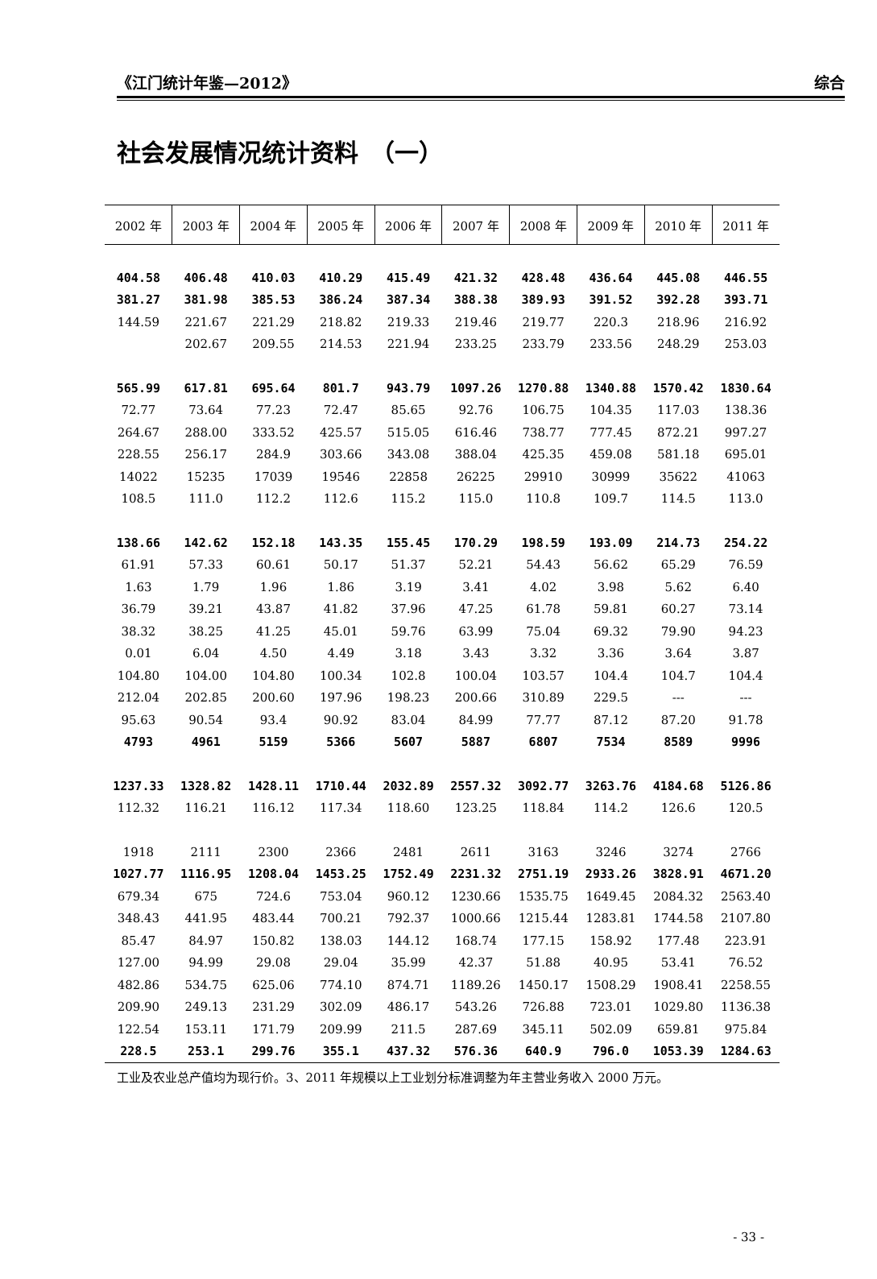《江门统计年鉴—2012》 综合
社会发展情况统计资料　（一）
| 2002 年 | 2003 年 | 2004 年 | 2005 年 | 2006 年 | 2007 年 | 2008 年 | 2009 年 | 2010 年 | 2011 年 |
| --- | --- | --- | --- | --- | --- | --- | --- | --- | --- |
| 404.58 | 406.48 | 410.03 | 410.29 | 415.49 | 421.32 | 428.48 | 436.64 | 445.08 | 446.55 |
| 381.27 | 381.98 | 385.53 | 386.24 | 387.34 | 388.38 | 389.93 | 391.52 | 392.28 | 393.71 |
| 144.59 | 221.67 | 221.29 | 218.82 | 219.33 | 219.46 | 219.77 | 220.3 | 218.96 | 216.92 |
| | 202.67 | 209.55 | 214.53 | 221.94 | 233.25 | 233.79 | 233.56 | 248.29 | 253.03 |
| 565.99 | 617.81 | 695.64 | 801.7 | 943.79 | 1097.26 | 1270.88 | 1340.88 | 1570.42 | 1830.64 |
| 72.77 | 73.64 | 77.23 | 72.47 | 85.65 | 92.76 | 106.75 | 104.35 | 117.03 | 138.36 |
| 264.67 | 288.00 | 333.52 | 425.57 | 515.05 | 616.46 | 738.77 | 777.45 | 872.21 | 997.27 |
| 228.55 | 256.17 | 284.9 | 303.66 | 343.08 | 388.04 | 425.35 | 459.08 | 581.18 | 695.01 |
| 14022 | 15235 | 17039 | 19546 | 22858 | 26225 | 29910 | 30999 | 35622 | 41063 |
| 108.5 | 111.0 | 112.2 | 112.6 | 115.2 | 115.0 | 110.8 | 109.7 | 114.5 | 113.0 |
| 138.66 | 142.62 | 152.18 | 143.35 | 155.45 | 170.29 | 198.59 | 193.09 | 214.73 | 254.22 |
| 61.91 | 57.33 | 60.61 | 50.17 | 51.37 | 52.21 | 54.43 | 56.62 | 65.29 | 76.59 |
| 1.63 | 1.79 | 1.96 | 1.86 | 3.19 | 3.41 | 4.02 | 3.98 | 5.62 | 6.40 |
| 36.79 | 39.21 | 43.87 | 41.82 | 37.96 | 47.25 | 61.78 | 59.81 | 60.27 | 73.14 |
| 38.32 | 38.25 | 41.25 | 45.01 | 59.76 | 63.99 | 75.04 | 69.32 | 79.90 | 94.23 |
| 0.01 | 6.04 | 4.50 | 4.49 | 3.18 | 3.43 | 3.32 | 3.36 | 3.64 | 3.87 |
| 104.80 | 104.00 | 104.80 | 100.34 | 102.8 | 100.04 | 103.57 | 104.4 | 104.7 | 104.4 |
| 212.04 | 202.85 | 200.60 | 197.96 | 198.23 | 200.66 | 310.89 | 229.5 | --- | --- |
| 95.63 | 90.54 | 93.4 | 90.92 | 83.04 | 84.99 | 77.77 | 87.12 | 87.20 | 91.78 |
| 4793 | 4961 | 5159 | 5366 | 5607 | 5887 | 6807 | 7534 | 8589 | 9996 |
| 1237.33 | 1328.82 | 1428.11 | 1710.44 | 2032.89 | 2557.32 | 3092.77 | 3263.76 | 4184.68 | 5126.86 |
| 112.32 | 116.21 | 116.12 | 117.34 | 118.60 | 123.25 | 118.84 | 114.2 | 126.6 | 120.5 |
| 1918 | 2111 | 2300 | 2366 | 2481 | 2611 | 3163 | 3246 | 3274 | 2766 |
| 1027.77 | 1116.95 | 1208.04 | 1453.25 | 1752.49 | 2231.32 | 2751.19 | 2933.26 | 3828.91 | 4671.20 |
| 679.34 | 675 | 724.6 | 753.04 | 960.12 | 1230.66 | 1535.75 | 1649.45 | 2084.32 | 2563.40 |
| 348.43 | 441.95 | 483.44 | 700.21 | 792.37 | 1000.66 | 1215.44 | 1283.81 | 1744.58 | 2107.80 |
| 85.47 | 84.97 | 150.82 | 138.03 | 144.12 | 168.74 | 177.15 | 158.92 | 177.48 | 223.91 |
| 127.00 | 94.99 | 29.08 | 29.04 | 35.99 | 42.37 | 51.88 | 40.95 | 53.41 | 76.52 |
| 482.86 | 534.75 | 625.06 | 774.10 | 874.71 | 1189.26 | 1450.17 | 1508.29 | 1908.41 | 2258.55 |
| 209.90 | 249.13 | 231.29 | 302.09 | 486.17 | 543.26 | 726.88 | 723.01 | 1029.80 | 1136.38 |
| 122.54 | 153.11 | 171.79 | 209.99 | 211.5 | 287.69 | 345.11 | 502.09 | 659.81 | 975.84 |
| 228.5 | 253.1 | 299.76 | 355.1 | 437.32 | 576.36 | 640.9 | 796.0 | 1053.39 | 1284.63 |
工业及农业总产值均为现行价。3、2011 年规模以上工业划分标准调整为年主营业务收入 2000 万元。
- 33 -